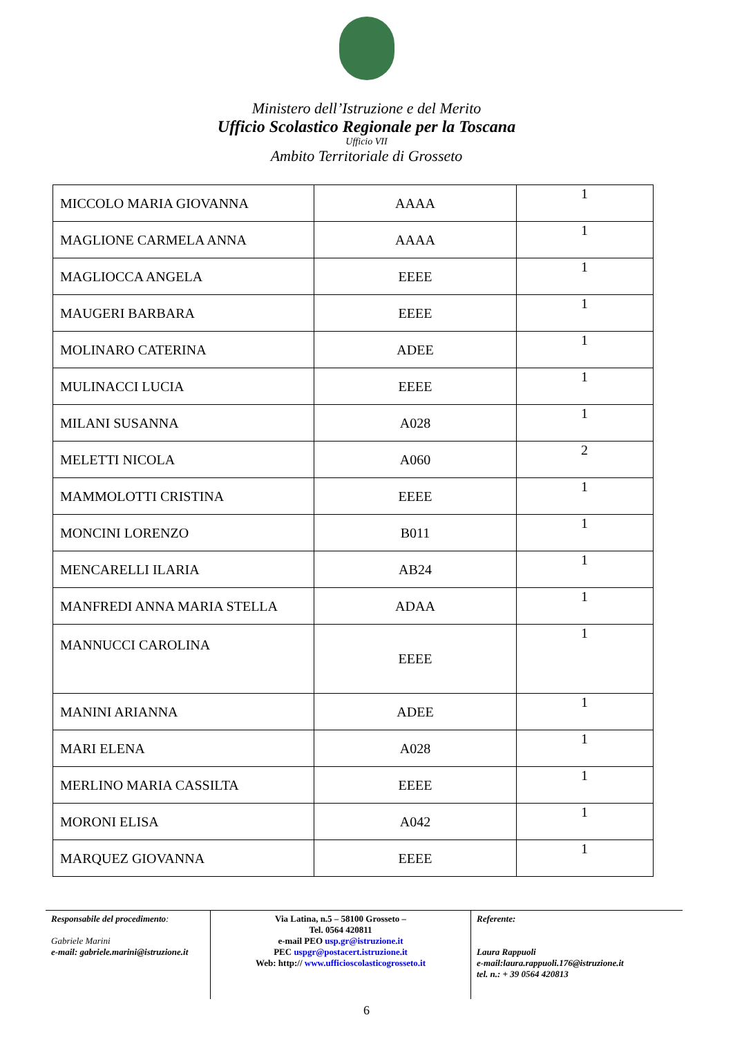Ministero dell’Istruzione e del Merito
Ufficio Scolastico Regionale per la Toscana
Ufficio VII
Ambito Territoriale di Grosseto
| MICCOLO MARIA GIOVANNA | AAAA | 1 |
| MAGLIONE CARMELA ANNA | AAAA | 1 |
| MAGLIOCCA ANGELA | EEEE | 1 |
| MAUGERI BARBARA | EEEE | 1 |
| MOLINARO CATERINA | ADEE | 1 |
| MULINACCI LUCIA | EEEE | 1 |
| MILANI SUSANNA | A028 | 1 |
| MELETTI NICOLA | A060 | 2 |
| MAMMOLOTTI CRISTINA | EEEE | 1 |
| MONCINI LORENZO | B011 | 1 |
| MENCARELLI ILARIA | AB24 | 1 |
| MANFREDI ANNA MARIA STELLA | ADAA | 1 |
| MANNUCCI CAROLINA | EEEE | 1 |
| MANINI ARIANNA | ADEE | 1 |
| MARI ELENA | A028 | 1 |
| MERLINO MARIA CASSILTA | EEEE | 1 |
| MORONI ELISA | A042 | 1 |
| MARQUEZ GIOVANNA | EEEE | 1 |
Responsabile del procedimento:
Gabriele Marini
e-mail: gabriele.marini@istruzione.it
Via Latina, n.5 – 58100 Grosseto –
Tel. 0564 420811
e-mail PEO usp.gr@istruzione.it
PEC uspgr@postacert.istruzione.it
Web: http:// www.ufficioscolasticogrosseto.it
Referente:
Laura Rappuoli
e-mail:laura.rappuoli.176@istruzione.it
tel. n.: + 39 0564 420813
6